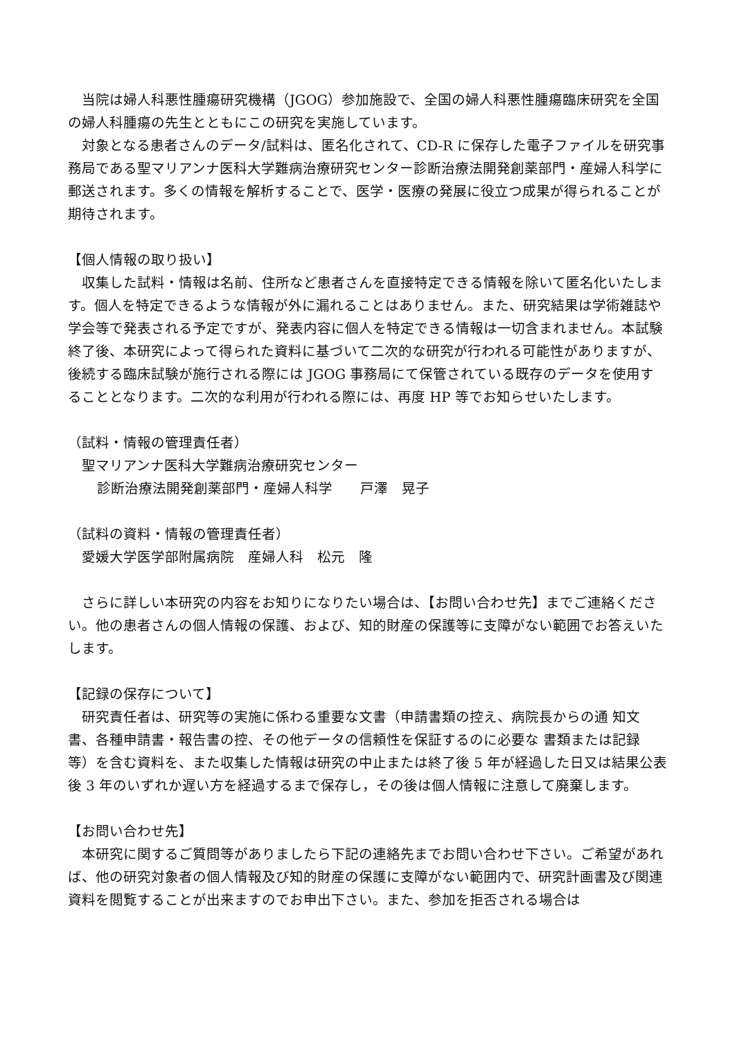当院は婦人科悪性腫瘍研究機構（JGOG）参加施設で、全国の婦人科悪性腫瘍臨床研究を全国の婦人科腫瘍の先生とともにこの研究を実施しています。
　対象となる患者さんのデータ/試料は、匿名化されて、CD-R に保存した電子ファイルを研究事務局である聖マリアンナ医科大学難病治療研究センター診断治療法開発創薬部門・産婦人科学に郵送されます。多くの情報を解析することで、医学・医療の発展に役立つ成果が得られることが期待されます。
【個人情報の取り扱い】
　収集した試料・情報は名前、住所など患者さんを直接特定できる情報を除いて匿名化いたします。個人を特定できるような情報が外に漏れることはありません。また、研究結果は学術雑誌や学会等で発表される予定ですが、発表内容に個人を特定できる情報は一切含まれません。本試験終了後、本研究によって得られた資料に基づいて二次的な研究が行われる可能性がありますが、後続する臨床試験が施行される際には JGOG 事務局にて保管されている既存のデータを使用することとなります。二次的な利用が行われる際には、再度 HP 等でお知らせいたします。
（試料・情報の管理責任者）
聖マリアンナ医科大学難病治療研究センター
診断治療法開発創薬部門・産婦人科学　　戸澤　晃子
（試料の資料・情報の管理責任者）
愛媛大学医学部附属病院　産婦人科　松元　隆
　さらに詳しい本研究の内容をお知りになりたい場合は、【お問い合わせ先】までご連絡ください。他の患者さんの個人情報の保護、および、知的財産の保護等に支障がない範囲でお答えいたします。
【記録の保存について】
　研究責任者は、研究等の実施に係わる重要な文書（申請書類の控え、病院長からの通 知文書、各種申請書・報告書の控、その他データの信頼性を保証するのに必要な 書類または記録等）を含む資料を、また収集した情報は研究の中止または終了後 5 年が経過した日又は結果公表後 3 年のいずれか遅い方を経過するまで保存し，その後は個人情報に注意して廃棄します。
【お問い合わせ先】
　本研究に関するご質問等がありましたら下記の連絡先までお問い合わせ下さい。ご希望があれば、他の研究対象者の個人情報及び知的財産の保護に支障がない範囲内で、研究計画書及び関連資料を閲覧することが出来ますのでお申出下さい。また、参加を拒否される場合は